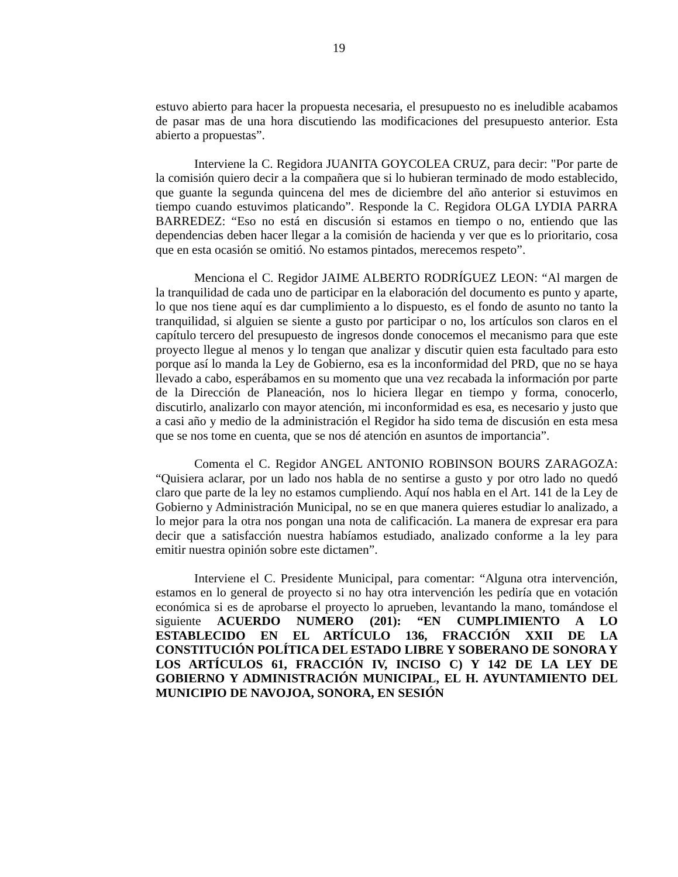19
estuvo abierto para hacer la propuesta necesaria, el presupuesto no es ineludible acabamos de pasar mas de una hora discutiendo las modificaciones del presupuesto anterior. Esta abierto a propuestas”.
Interviene la C. Regidora JUANITA GOYCOLEA CRUZ, para decir: "Por parte de la comisión quiero decir a la compañera que si lo hubieran terminado de modo establecido, que guante la segunda quincena del mes de diciembre del año anterior si estuvimos en tiempo cuando estuvimos platicando”. Responde la C. Regidora OLGA LYDIA PARRA BARREDEZ: “Eso no está en discusión si estamos en tiempo o no, entiendo que las dependencias deben hacer llegar a la comisión de hacienda y ver que es lo prioritario, cosa que en esta ocasión se omitió. No estamos pintados, merecemos respeto”.
Menciona el C. Regidor JAIME ALBERTO RODRÍGUEZ LEON: “Al margen de la tranquilidad de cada uno de participar en la elaboración del documento es punto y aparte, lo que nos tiene aquí es dar cumplimiento a lo dispuesto, es el fondo de asunto no tanto la tranquilidad, si alguien se siente a gusto por participar o no, los artículos son claros en el capítulo tercero del presupuesto de ingresos donde conocemos el mecanismo para que este proyecto llegue al menos y lo tengan que analizar y discutir quien esta facultado para esto porque así lo manda la Ley de Gobierno, esa es la inconformidad del PRD, que no se haya llevado a cabo, esperábamos en su momento que una vez recabada la información por parte de la Dirección de Planeación, nos lo hiciera llegar en tiempo y forma, conocerlo, discutirlo, analizarlo con mayor atención, mi inconformidad es esa, es necesario y justo que a casi año y medio de la administración el Regidor ha sido tema de discusión en esta mesa que se nos tome en cuenta, que se nos dé atención en asuntos de importancia”.
Comenta el C. Regidor ANGEL ANTONIO ROBINSON BOURS ZARAGOZA: “Quisiera aclarar, por un lado nos habla de no sentirse a gusto y por otro lado no quedó claro que parte de la ley no estamos cumpliendo. Aquí nos habla en el Art. 141 de la Ley de Gobierno y Administración Municipal, no se en que manera quieres estudiar lo analizado, a lo mejor para la otra nos pongan una nota de calificación. La manera de expresar era para decir que a satisfacción nuestra habíamos estudiado, analizado conforme a la ley para emitir nuestra opinión sobre este dictamen”.
Interviene el C. Presidente Municipal, para comentar: “Alguna otra intervención, estamos en lo general de proyecto si no hay otra intervención les pediría que en votación económica si es de aprobarse el proyecto lo aprueben, levantando la mano, tomándose el siguiente ACUERDO NUMERO (201): “EN CUMPLIMIENTO A LO ESTABLECIDO EN EL ARTÍCULO 136, FRACCIÓN XXII DE LA CONSTITUCIÓN POLÍTICA DEL ESTADO LIBRE Y SOBERANO DE SONORA Y LOS ARTÍCULOS 61, FRACCIÓN IV, INCISO C) Y 142 DE LA LEY DE GOBIERNO Y ADMINISTRACIÓN MUNICIPAL, EL H. AYUNTAMIENTO DEL MUNICIPIO DE NAVOJOA, SONORA, EN SESIÓN